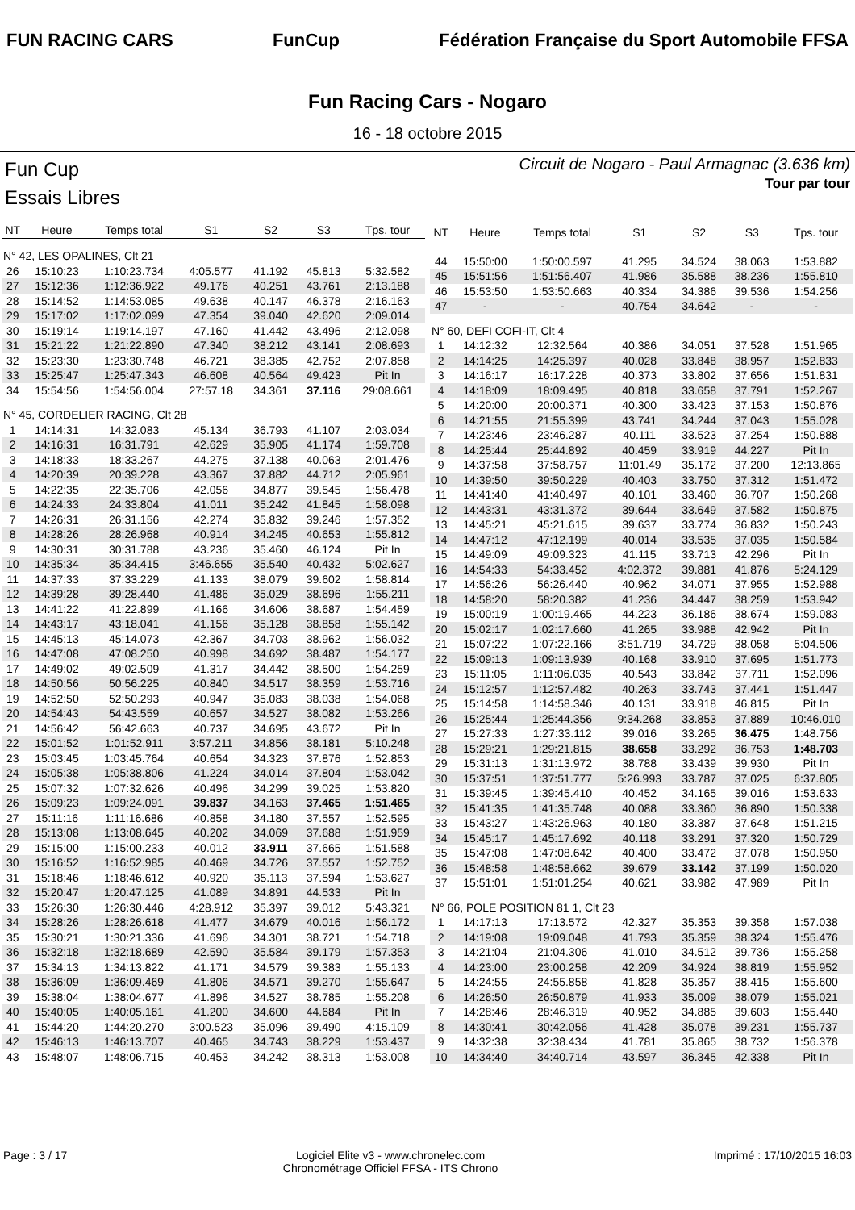FUN RACING CARS FunCup Fédération Française du Sport Automobile FFSA
Fun Racing Cars - Nogaro
16 - 18 octobre 2015
Fun Cup
Essais Libres
Circuit de Nogaro - Paul Armagnac (3.636 km)
Tour par tour
| NT | Heure | Temps total | S1 | S2 | S3 | Tps. tour |
| --- | --- | --- | --- | --- | --- | --- |
| N° 42, LES OPALINES, Clt 21 | | | | | | |
| 26 | 15:10:23 | 1:10:23.734 | 4:05.577 | 41.192 | 45.813 | 5:32.582 |
| 27 | 15:12:36 | 1:12:36.922 | 49.176 | 40.251 | 43.761 | 2:13.188 |
| 28 | 15:14:52 | 1:14:53.085 | 49.638 | 40.147 | 46.378 | 2:16.163 |
| 29 | 15:17:02 | 1:17:02.099 | 47.354 | 39.040 | 42.620 | 2:09.014 |
| 30 | 15:19:14 | 1:19:14.197 | 47.160 | 41.442 | 43.496 | 2:12.098 |
| 31 | 15:21:22 | 1:21:22.890 | 47.340 | 38.212 | 43.141 | 2:08.693 |
| 32 | 15:23:30 | 1:23:30.748 | 46.721 | 38.385 | 42.752 | 2:07.858 |
| 33 | 15:25:47 | 1:25:47.343 | 46.608 | 40.564 | 49.423 | Pit In |
| 34 | 15:54:56 | 1:54:56.004 | 27:57.18 | 34.361 | 37.116 | 29:08.661 |
| N° 45, CORDELIER RACING, Clt 28 | | | | | | |
| 1 | 14:14:31 | 14:32.083 | 45.134 | 36.793 | 41.107 | 2:03.034 |
| 2 | 14:16:31 | 16:31.791 | 42.629 | 35.905 | 41.174 | 1:59.708 |
| 3 | 14:18:33 | 18:33.267 | 44.275 | 37.138 | 40.063 | 2:01.476 |
| 4 | 14:20:39 | 20:39.228 | 43.367 | 37.882 | 44.712 | 2:05.961 |
| 5 | 14:22:35 | 22:35.706 | 42.056 | 34.877 | 39.545 | 1:56.478 |
| 6 | 14:24:33 | 24:33.804 | 41.011 | 35.242 | 41.845 | 1:58.098 |
| 7 | 14:26:31 | 26:31.156 | 42.274 | 35.832 | 39.246 | 1:57.352 |
| 8 | 14:28:26 | 28:26.968 | 40.914 | 34.245 | 40.653 | 1:55.812 |
| 9 | 14:30:31 | 30:31.788 | 43.236 | 35.460 | 46.124 | Pit In |
| 10 | 14:35:34 | 35:34.415 | 3:46.655 | 35.540 | 40.432 | 5:02.627 |
| 11 | 14:37:33 | 37:33.229 | 41.133 | 38.079 | 39.602 | 1:58.814 |
| 12 | 14:39:28 | 39:28.440 | 41.486 | 35.029 | 38.696 | 1:55.211 |
| 13 | 14:41:22 | 41:22.899 | 41.166 | 34.606 | 38.687 | 1:54.459 |
| 14 | 14:43:17 | 43:18.041 | 41.156 | 35.128 | 38.858 | 1:55.142 |
| 15 | 14:45:13 | 45:14.073 | 42.367 | 34.703 | 38.962 | 1:56.032 |
| 16 | 14:47:08 | 47:08.250 | 40.998 | 34.692 | 38.487 | 1:54.177 |
| 17 | 14:49:02 | 49:02.509 | 41.317 | 34.442 | 38.500 | 1:54.259 |
| 18 | 14:50:56 | 50:56.225 | 40.840 | 34.517 | 38.359 | 1:53.716 |
| 19 | 14:52:50 | 52:50.293 | 40.947 | 35.083 | 38.038 | 1:54.068 |
| 20 | 14:54:43 | 54:43.559 | 40.657 | 34.527 | 38.082 | 1:53.266 |
| 21 | 14:56:42 | 56:42.663 | 40.737 | 34.695 | 43.672 | Pit In |
| 22 | 15:01:52 | 1:01:52.911 | 3:57.211 | 34.856 | 38.181 | 5:10.248 |
| 23 | 15:03:45 | 1:03:45.764 | 40.654 | 34.323 | 37.876 | 1:52.853 |
| 24 | 15:05:38 | 1:05:38.806 | 41.224 | 34.014 | 37.804 | 1:53.042 |
| 25 | 15:07:32 | 1:07:32.626 | 40.496 | 34.299 | 39.025 | 1:53.820 |
| 26 | 15:09:23 | 1:09:24.091 | 39.837 | 34.163 | 37.465 | 1:51.465 |
| 27 | 15:11:16 | 1:11:16.686 | 40.858 | 34.180 | 37.557 | 1:52.595 |
| 28 | 15:13:08 | 1:13:08.645 | 40.202 | 34.069 | 37.688 | 1:51.959 |
| 29 | 15:15:00 | 1:15:00.233 | 40.012 | 33.911 | 37.665 | 1:51.588 |
| 30 | 15:16:52 | 1:16:52.985 | 40.469 | 34.726 | 37.557 | 1:52.752 |
| 31 | 15:18:46 | 1:18:46.612 | 40.920 | 35.113 | 37.594 | 1:53.627 |
| 32 | 15:20:47 | 1:20:47.125 | 41.089 | 34.891 | 44.533 | Pit In |
| 33 | 15:26:30 | 1:26:30.446 | 4:28.912 | 35.397 | 39.012 | 5:43.321 |
| 34 | 15:28:26 | 1:28:26.618 | 41.477 | 34.679 | 40.016 | 1:56.172 |
| 35 | 15:30:21 | 1:30:21.336 | 41.696 | 34.301 | 38.721 | 1:54.718 |
| 36 | 15:32:18 | 1:32:18.689 | 42.590 | 35.584 | 39.179 | 1:57.353 |
| 37 | 15:34:13 | 1:34:13.822 | 41.171 | 34.579 | 39.383 | 1:55.133 |
| 38 | 15:36:09 | 1:36:09.469 | 41.806 | 34.571 | 39.270 | 1:55.647 |
| 39 | 15:38:04 | 1:38:04.677 | 41.896 | 34.527 | 38.785 | 1:55.208 |
| 40 | 15:40:05 | 1:40:05.161 | 41.200 | 34.600 | 44.684 | Pit In |
| 41 | 15:44:20 | 1:44:20.270 | 3:00.523 | 35.096 | 39.490 | 4:15.109 |
| 42 | 15:46:13 | 1:46:13.707 | 40.465 | 34.743 | 38.229 | 1:53.437 |
| 43 | 15:48:07 | 1:48:06.715 | 40.453 | 34.242 | 38.313 | 1:53.008 |
| NT | Heure | Temps total | S1 | S2 | S3 | Tps. tour |
| --- | --- | --- | --- | --- | --- | --- |
| 44 | 15:50:00 | 1:50:00.597 | 41.295 | 34.524 | 38.063 | 1:53.882 |
| 45 | 15:51:56 | 1:51:56.407 | 41.986 | 35.588 | 38.236 | 1:55.810 |
| 46 | 15:53:50 | 1:53:50.663 | 40.334 | 34.386 | 39.536 | 1:54.256 |
| 47 | - | - | 40.754 | 34.642 | - | - |
| N° 60, DEFI COFI-IT, Clt 4 | | | | | | |
| 1 | 14:12:32 | 12:32.564 | 40.386 | 34.051 | 37.528 | 1:51.965 |
| 2 | 14:14:25 | 14:25.397 | 40.028 | 33.848 | 38.957 | 1:52.833 |
| 3 | 14:16:17 | 16:17.228 | 40.373 | 33.802 | 37.656 | 1:51.831 |
| 4 | 14:18:09 | 18:09.495 | 40.818 | 33.658 | 37.791 | 1:52.267 |
| 5 | 14:20:00 | 20:00.371 | 40.300 | 33.423 | 37.153 | 1:50.876 |
| 6 | 14:21:55 | 21:55.399 | 43.741 | 34.244 | 37.043 | 1:55.028 |
| 7 | 14:23:46 | 23:46.287 | 40.111 | 33.523 | 37.254 | 1:50.888 |
| 8 | 14:25:44 | 25:44.892 | 40.459 | 33.919 | 44.227 | Pit In |
| 9 | 14:37:58 | 37:58.757 | 11:01.49 | 35.172 | 37.200 | 12:13.865 |
| 10 | 14:39:50 | 39:50.229 | 40.403 | 33.750 | 37.312 | 1:51.472 |
| 11 | 14:41:40 | 41:40.497 | 40.101 | 33.460 | 36.707 | 1:50.268 |
| 12 | 14:43:31 | 43:31.372 | 39.644 | 33.649 | 37.582 | 1:50.875 |
| 13 | 14:45:21 | 45:21.615 | 39.637 | 33.774 | 36.832 | 1:50.243 |
| 14 | 14:47:12 | 47:12.199 | 40.014 | 33.535 | 37.035 | 1:50.584 |
| 15 | 14:49:09 | 49:09.323 | 41.115 | 33.713 | 42.296 | Pit In |
| 16 | 14:54:33 | 54:33.452 | 4:02.372 | 39.881 | 41.876 | 5:24.129 |
| 17 | 14:56:26 | 56:26.440 | 40.962 | 34.071 | 37.955 | 1:52.988 |
| 18 | 14:58:20 | 58:20.382 | 41.236 | 34.447 | 38.259 | 1:53.942 |
| 19 | 15:00:19 | 1:00:19.465 | 44.223 | 36.186 | 38.674 | 1:59.083 |
| 20 | 15:02:17 | 1:02:17.660 | 41.265 | 33.988 | 42.942 | Pit In |
| 21 | 15:07:22 | 1:07:22.166 | 3:51.719 | 34.729 | 38.058 | 5:04.506 |
| 22 | 15:09:13 | 1:09:13.939 | 40.168 | 33.910 | 37.695 | 1:51.773 |
| 23 | 15:11:05 | 1:11:06.035 | 40.543 | 33.842 | 37.711 | 1:52.096 |
| 24 | 15:12:57 | 1:12:57.482 | 40.263 | 33.743 | 37.441 | 1:51.447 |
| 25 | 15:14:58 | 1:14:58.346 | 40.131 | 33.918 | 46.815 | Pit In |
| 26 | 15:25:44 | 1:25:44.356 | 9:34.268 | 33.853 | 37.889 | 10:46.010 |
| 27 | 15:27:33 | 1:27:33.112 | 39.016 | 33.265 | 36.475 | 1:48.756 |
| 28 | 15:29:21 | 1:29:21.815 | 38.658 | 33.292 | 36.753 | 1:48.703 |
| 29 | 15:31:13 | 1:31:13.972 | 38.788 | 33.439 | 39.930 | Pit In |
| 30 | 15:37:51 | 1:37:51.777 | 5:26.993 | 33.787 | 37.025 | 6:37.805 |
| 31 | 15:39:45 | 1:39:45.410 | 40.452 | 34.165 | 39.016 | 1:53.633 |
| 32 | 15:41:35 | 1:41:35.748 | 40.088 | 33.360 | 36.890 | 1:50.338 |
| 33 | 15:43:27 | 1:43:26.963 | 40.180 | 33.387 | 37.648 | 1:51.215 |
| 34 | 15:45:17 | 1:45:17.692 | 40.118 | 33.291 | 37.320 | 1:50.729 |
| 35 | 15:47:08 | 1:47:08.642 | 40.400 | 33.472 | 37.078 | 1:50.950 |
| 36 | 15:48:58 | 1:48:58.662 | 39.679 | 33.142 | 37.199 | 1:50.020 |
| 37 | 15:51:01 | 1:51:01.254 | 40.621 | 33.982 | 47.989 | Pit In |
| N° 66, POLE POSITION 81 1, Clt 23 | | | | | | |
| 1 | 14:17:13 | 17:13.572 | 42.327 | 35.353 | 39.358 | 1:57.038 |
| 2 | 14:19:08 | 19:09.048 | 41.793 | 35.359 | 38.324 | 1:55.476 |
| 3 | 14:21:04 | 21:04.306 | 41.010 | 34.512 | 39.736 | 1:55.258 |
| 4 | 14:23:00 | 23:00.258 | 42.209 | 34.924 | 38.819 | 1:55.952 |
| 5 | 14:24:55 | 24:55.858 | 41.828 | 35.357 | 38.415 | 1:55.600 |
| 6 | 14:26:50 | 26:50.879 | 41.933 | 35.009 | 38.079 | 1:55.021 |
| 7 | 14:28:46 | 28:46.319 | 40.952 | 34.885 | 39.603 | 1:55.440 |
| 8 | 14:30:41 | 30:42.056 | 41.428 | 35.078 | 39.231 | 1:55.737 |
| 9 | 14:32:38 | 32:38.434 | 41.781 | 35.865 | 38.732 | 1:56.378 |
| 10 | 14:34:40 | 34:40.714 | 43.597 | 36.345 | 42.338 | Pit In |
Page : 3 / 17 Logiciel Elite v3 - www.chronelec.com
Chronométrage Officiel FFSA - ITS Chrono Imprimé : 17/10/2015 16:03